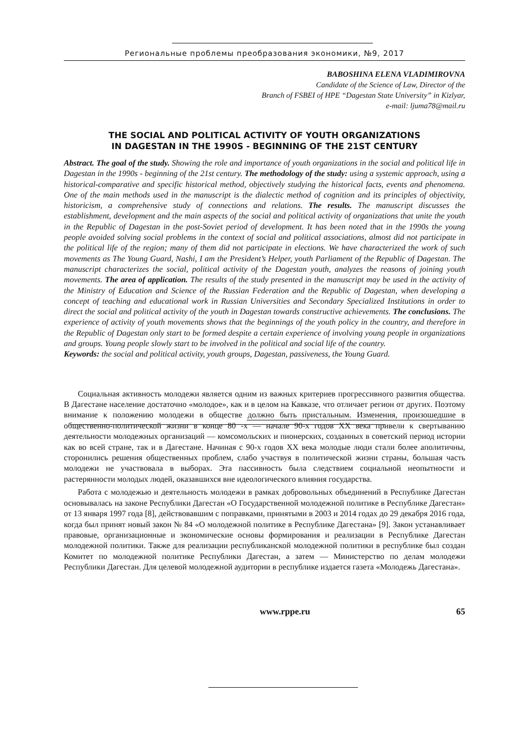Региональные проблемы преобразования экономики, №9, 2017
BABOSHINA ELENA VLADIMIROVNA
Candidate of the Science of Law, Director of the
Branch of FSBEI of HPE “Dagestan State University” in Kizlyar,
e-mail: ljuma78@mail.ru
THE SOCIAL AND POLITICAL ACTIVITY OF YOUTH ORGANIZATIONS
IN DAGESTAN IN THE 1990S - BEGINNING OF THE 21ST CENTURY
Abstract. The goal of the study. Showing the role and importance of youth organizations in the social and political life in Dagestan in the 1990s - beginning of the 21st century. The methodology of the study: using a systemic approach, using a historical-comparative and specific historical method, objectively studying the historical facts, events and phenomena. One of the main methods used in the manuscript is the dialectic method of cognition and its principles of objectivity, historicism, a comprehensive study of connections and relations. The results. The manuscript discusses the establishment, development and the main aspects of the social and political activity of organizations that unite the youth in the Republic of Dagestan in the post-Soviet period of development. It has been noted that in the 1990s the young people avoided solving social problems in the context of social and political associations, almost did not participate in the political life of the region; many of them did not participate in elections. We have characterized the work of such movements as The Young Guard, Nashi, I am the President’s Helper, youth Parliament of the Republic of Dagestan. The manuscript characterizes the social, political activity of the Dagestan youth, analyzes the reasons of joining youth movements. The area of application. The results of the study presented in the manuscript may be used in the activity of the Ministry of Education and Science of the Russian Federation and the Republic of Dagestan, when developing a concept of teaching and educational work in Russian Universities and Secondary Specialized Institutions in order to direct the social and political activity of the youth in Dagestan towards constructive achievements. The conclusions. The experience of activity of youth movements shows that the beginnings of the youth policy in the country, and therefore in the Republic of Dagestan only start to be formed despite a certain experience of involving young people in organizations and groups. Young people slowly start to be involved in the political and social life of the country.
Keywords: the social and political activity, youth groups, Dagestan, passiveness, the Young Guard.
Социальная активность молодежи является одним из важных критериев прогрессивного развития общества. В Дагестане население достаточно «молодое», как и в целом на Кавказе, что отличает регион от других. Поэтому внимание к положению молодежи в обществе должно быть пристальным. Изменения, произошедшие в общественно-политической жизни в конце 80 -х — начале 90-х годов XX века привели к свертыванию деятельности молодежных организаций — комсомольских и пионерских, созданных в советский период истории как во всей стране, так и в Дагестане. Начиная с 90-х годов XX века молодые люди стали более аполитичны, сторонились решения общественных проблем, слабо участвуя в политической жизни страны, большая часть молодежи не участвовала в выборах. Эта пассивность была следствием социальной неопытности и растерянности молодых людей, оказавшихся вне идеологического влияния государства.
Работа с молодежью и деятельность молодежи в рамках добровольных объединений в Республике Дагестан основывалась на законе Республики Дагестан «О Государственной молодежной политике в Республике Дагестан» от 13 января 1997 года [8], действовавшим с поправками, принятыми в 2003 и 2014 годах до 29 декабря 2016 года, когда был принят новый закон № 84 «О молодежной политике в Республике Дагестана» [9]. Закон устанавливает правовые, организационные и экономические основы формирования и реализации в Республике Дагестан молодежной политики. Также для реализации республиканской молодежной политики в республике был создан Комитет по молодежной политике Республики Дагестан, а затем — Министерство по делам молодежи Республики Дагестан. Для целевой молодежной аудитории в республике издается газета «Молодежь Дагестана».
www.rppe.ru 65